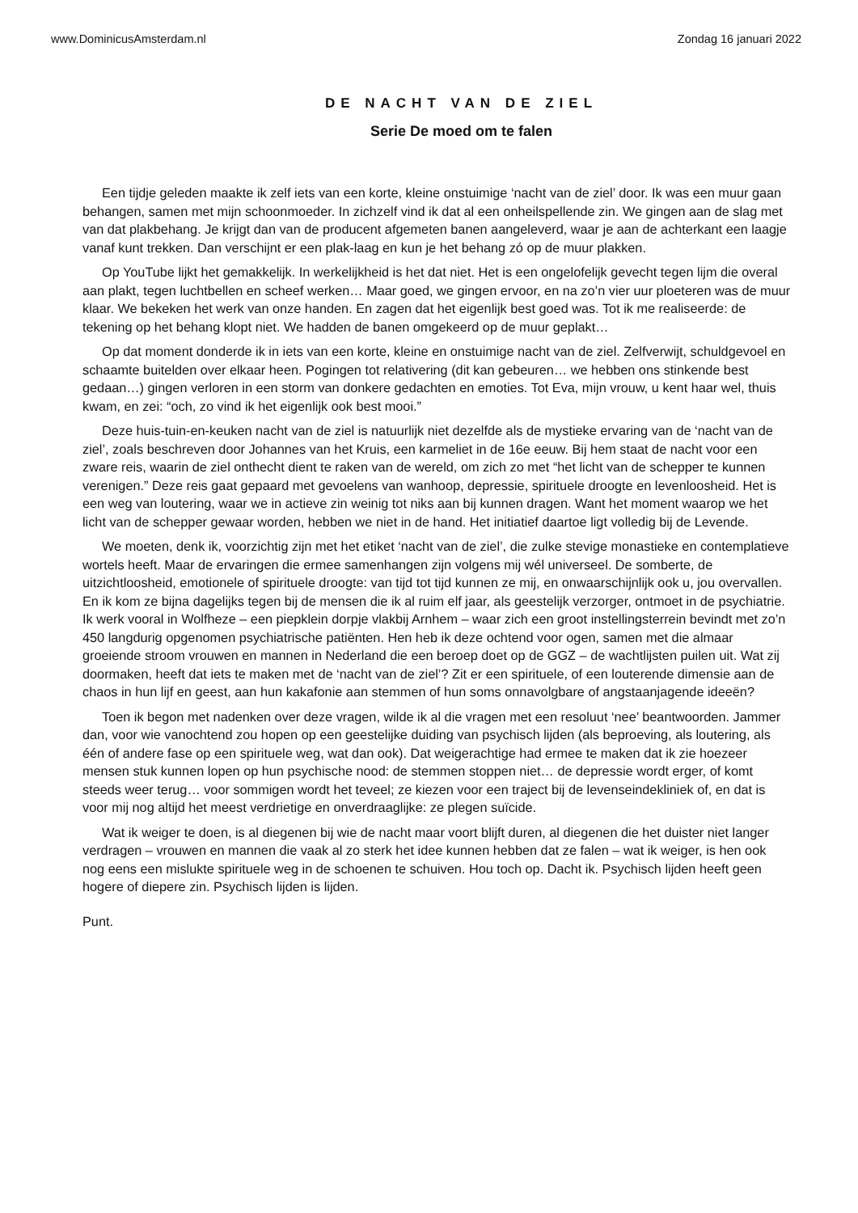www.DominicusAmsterdam.nl Zondag 16 januari 2022
DE NACHT VAN DE ZIEL
Serie De moed om te falen
Een tijdje geleden maakte ik zelf iets van een korte, kleine onstuimige ‘nacht van de ziel’ door. Ik was een muur gaan behangen, samen met mijn schoonmoeder. In zichzelf vind ik dat al een onheilspellende zin. We gingen aan de slag met van dat plakbehang. Je krijgt dan van de producent afgemeten banen aangeleverd, waar je aan de achterkant een laagje vanaf kunt trekken. Dan verschijnt er een plak-laag en kun je het behang zó op de muur plakken.
Op YouTube lijkt het gemakkelijk. In werkelijkheid is het dat niet. Het is een ongelofelijk gevecht tegen lijm die overal aan plakt, tegen luchtbellen en scheef werken… Maar goed, we gingen ervoor, en na zo’n vier uur ploeteren was de muur klaar. We bekeken het werk van onze handen. En zagen dat het eigenlijk best goed was. Tot ik me realiseerde: de tekening op het behang klopt niet. We hadden de banen omgekeerd op de muur geplakt…
Op dat moment donderde ik in iets van een korte, kleine en onstuimige nacht van de ziel. Zelfverwijt, schuldgevoel en schaamte buitelden over elkaar heen. Pogingen tot relativering (dit kan gebeuren… we hebben ons stinkende best gedaan…) gingen verloren in een storm van donkere gedachten en emoties. Tot Eva, mijn vrouw, u kent haar wel, thuis kwam, en zei: “och, zo vind ik het eigenlijk ook best mooi.”
Deze huis-tuin-en-keuken nacht van de ziel is natuurlijk niet dezelfde als de mystieke ervaring van de ‘nacht van de ziel’, zoals beschreven door Johannes van het Kruis, een karmeliet in de 16e eeuw. Bij hem staat de nacht voor een zware reis, waarin de ziel onthecht dient te raken van de wereld, om zich zo met “het licht van de schepper te kunnen verenigen.” Deze reis gaat gepaard met gevoelens van wanhoop, depressie, spirituele droogte en levenloosheid. Het is een weg van loutering, waar we in actieve zin weinig tot niks aan bij kunnen dragen. Want het moment waarop we het licht van de schepper gewaar worden, hebben we niet in de hand. Het initiatief daartoe ligt volledig bij de Levende.
We moeten, denk ik, voorzichtig zijn met het etiket ‘nacht van de ziel’, die zulke stevige monastieke en contemplatieve wortels heeft. Maar de ervaringen die ermee samenhangen zijn volgens mij wél universeel. De somberte, de uitzichtloosheid, emotionele of spirituele droogte: van tijd tot tijd kunnen ze mij, en onwaarschijnlijk ook u, jou overvallen. En ik kom ze bijna dagelijks tegen bij de mensen die ik al ruim elf jaar, als geestelijk verzorger, ontmoet in de psychiatrie. Ik werk vooral in Wolfheze – een piepklein dorpje vlakbij Arnhem – waar zich een groot instellingsterrein bevindt met zo’n 450 langdurig opgenomen psychiatrische patiënten. Hen heb ik deze ochtend voor ogen, samen met die almaar groeiende stroom vrouwen en mannen in Nederland die een beroep doet op de GGZ – de wachtlijsten puilen uit. Wat zij doormaken, heeft dat iets te maken met de ‘nacht van de ziel’? Zit er een spirituele, of een louterende dimensie aan de chaos in hun lijf en geest, aan hun kakafonie aan stemmen of hun soms onnavolgbare of angstaanjagende ideeën?
Toen ik begon met nadenken over deze vragen, wilde ik al die vragen met een resoluut ‘nee’ beantwoorden. Jammer dan, voor wie vanochtend zou hopen op een geestelijke duiding van psychisch lijden (als beproeving, als loutering, als één of andere fase op een spirituele weg, wat dan ook). Dat weigerachtige had ermee te maken dat ik zie hoezeer mensen stuk kunnen lopen op hun psychische nood: de stemmen stoppen niet… de depressie wordt erger, of komt steeds weer terug… voor sommigen wordt het teveel; ze kiezen voor een traject bij de levenseindekliniek of, en dat is voor mij nog altijd het meest verdrietige en onverdraaglijke: ze plegen suïcide.
Wat ik weiger te doen, is al diegenen bij wie de nacht maar voort blijft duren, al diegenen die het duister niet langer verdragen – vrouwen en mannen die vaak al zo sterk het idee kunnen hebben dat ze falen – wat ik weiger, is hen ook nog eens een mislukte spirituele weg in de schoenen te schuiven. Hou toch op. Dacht ik. Psychisch lijden heeft geen hogere of diepere zin. Psychisch lijden is lijden.
Punt.